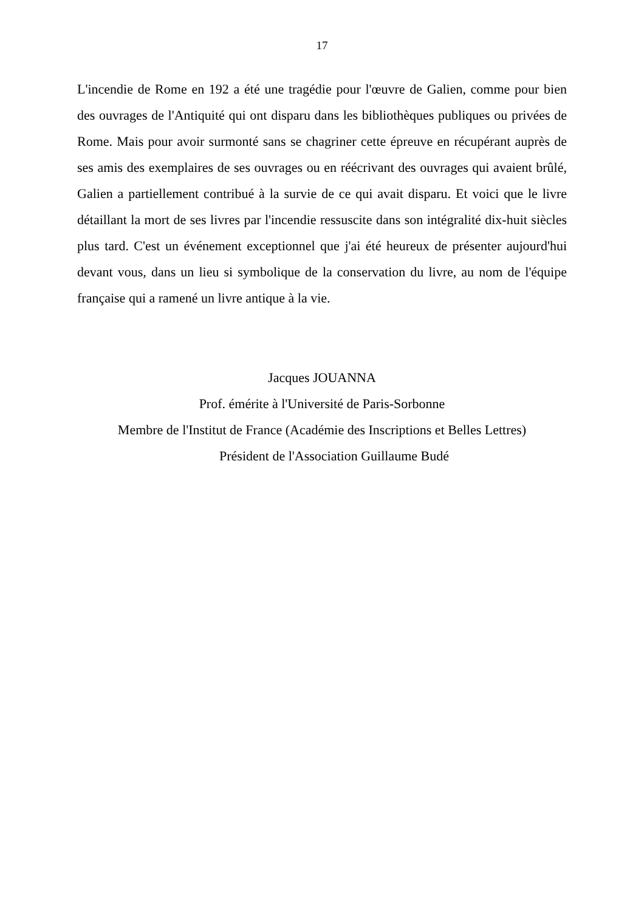17
L'incendie de Rome en 192 a été une tragédie pour l'œuvre de Galien, comme pour bien des ouvrages de l'Antiquité qui ont disparu dans les bibliothèques publiques ou privées de Rome. Mais pour avoir surmonté sans se chagriner cette épreuve en récupérant auprès de ses amis des exemplaires de ses ouvrages ou en réécrivant des ouvrages qui avaient brûlé, Galien a partiellement contribué à la survie de ce qui avait disparu. Et voici que le livre détaillant la mort de ses livres par l'incendie ressuscite dans son intégralité dix-huit siècles plus tard. C'est un événement exceptionnel que j'ai été heureux de présenter aujourd'hui devant vous, dans un lieu si symbolique de la conservation du livre, au nom de l'équipe française qui a ramené un livre antique à la vie.
Jacques JOUANNA
Prof. émérite à l'Université de Paris-Sorbonne
Membre de l'Institut de France (Académie des Inscriptions et Belles Lettres)
Président de l'Association Guillaume Budé